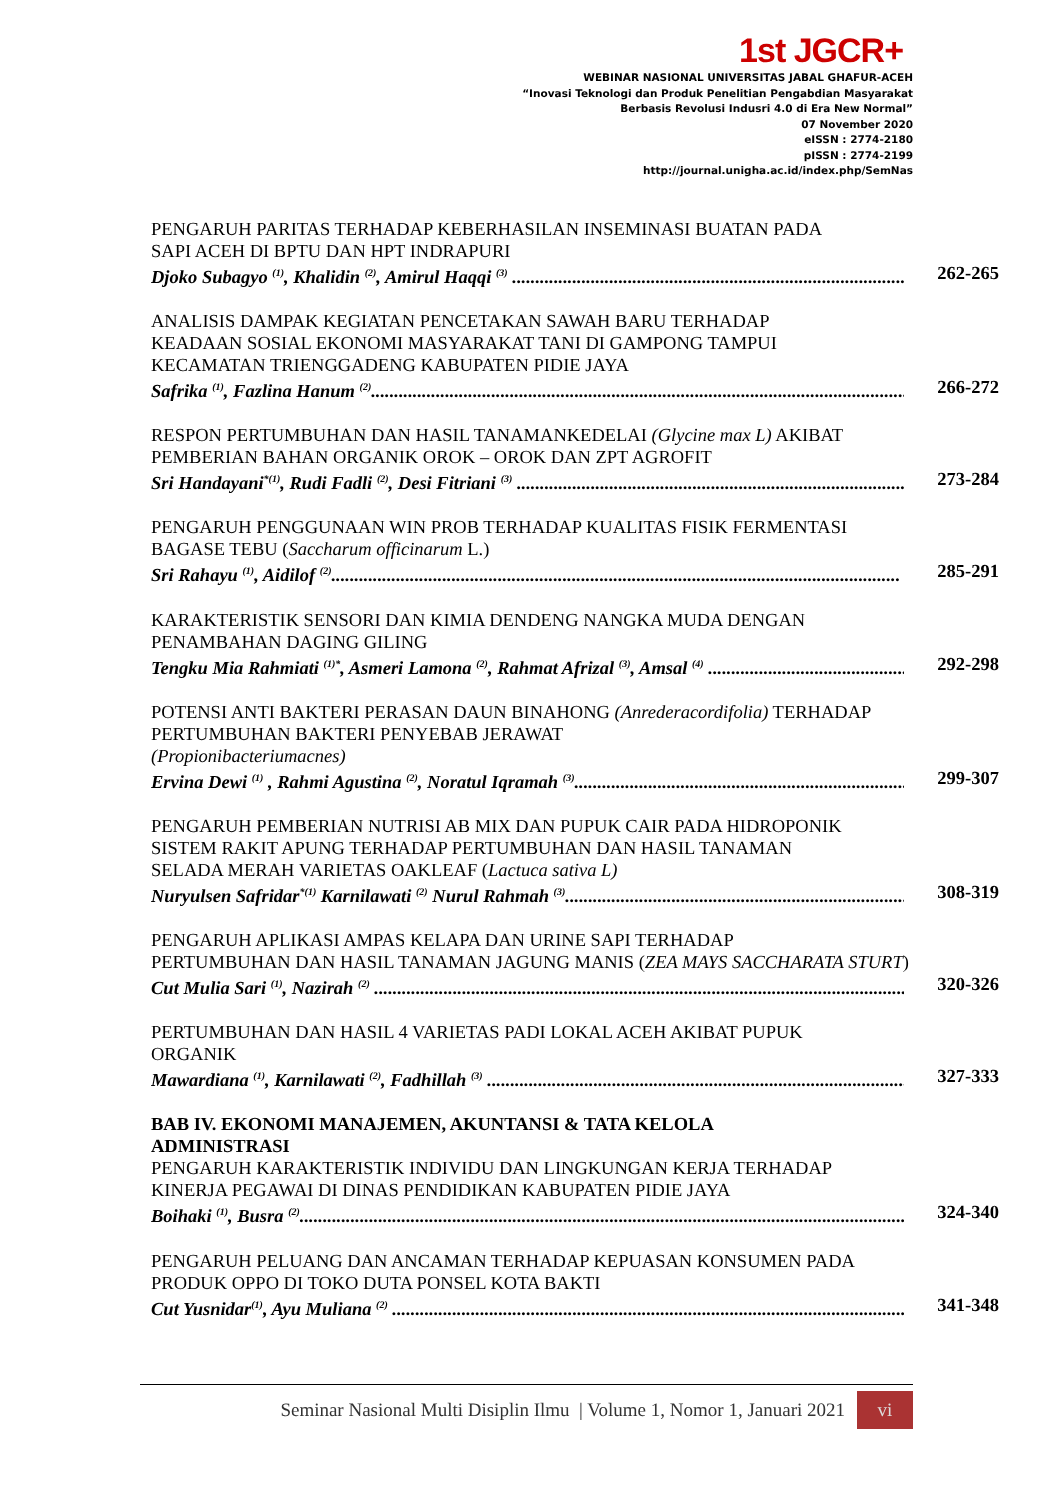1st JGCR+
WEBINAR NASIONAL UNIVERSITAS JABAL GHAFUR-ACEH
“Inovasi Teknologi dan Produk Penelitian Pengabdian Masyarakat
Berbasis Revolusi Indusri 4.0 di Era New Normal”
07 November 2020
eISSN : 2774-2180
pISSN : 2774-2199
http://journal.unigha.ac.id/index.php/SemNas
PENGARUH PARITAS TERHADAP KEBERHASILAN INSEMINASI BUATAN PADA
SAPI ACEH DI BPTU DAN HPT INDRAPURI
Djoko Subagyo <sup>(1)</sup>, Khalidin <sup>(2)</sup>, Amirul Haqqi <sup>(3)</sup> ............................................................................................ 262-265
ANALISIS DAMPAK KEGIATAN PENCETAKAN SAWAH BARU TERHADAP
KEADAAN SOSIAL EKONOMI MASYARAKAT TANI DI GAMPONG TAMPUI
KECAMATAN TRIENGGADENG KABUPATEN PIDIE JAYA
Safrika <sup>(1)</sup>, Fazlina Hanum <sup>(2)</sup>............................................................................................................................ 266-272
RESPON PERTUMBUHAN DAN HASIL TANAMANKEDELAI (Glycine max L) AKIBAT
PEMBERIAN BAHAN ORGANIK OROK – OROK DAN ZPT AGROFIT
Sri Handayani<sup>*(1)</sup>, Rudi Fadli <sup>(2)</sup>, Desi Fitriani <sup>(3)</sup> ............................................................................................ 273-284
PENGARUH PENGGUNAAN WIN PROB TERHADAP KUALITAS FISIK FERMENTASI
BAGASE TEBU (Saccharum officinarum L.)
Sri Rahayu <sup>(1)</sup>, Aidilof <sup>(2)</sup>........................................................................................................................... 285-291
KARAKTERISTIK SENSORI DAN KIMIA DENDENG NANGKA MUDA DENGAN
PENAMBAHAN DAGING GILING
Tengku Mia Rahmiati <sup>(1)*</sup>, Asmeri Lamona <sup>(2)</sup>, Rahmat Afrizal <sup>(3)</sup>, Amsal <sup>(4)</sup> .............................................. 292-298
POTENSI ANTI BAKTERI PERASAN DAUN BINAHONG (Anrederacordifolia) TERHADAP
PERTUMBUHAN BAKTERI PENYEBAB JERAWAT
(Propionibacteriumacnes)
Ervina Dewi <sup>(1)</sup> , Rahmi Agustina <sup>(2)</sup>, Noratul Iqramah <sup>(3)</sup>............................................................................. 299-307
PENGARUH PEMBERIAN NUTRISI AB MIX DAN PUPUK CAIR PADA HIDROPONIK
SISTEM RAKIT APUNG TERHADAP PERTUMBUHAN DAN HASIL TANAMAN
SELADA MERAH VARIETAS OAKLEAF (Lactuca sativa L)
Nuryulsen Safridar<sup>*(1)</sup> Karnilawati <sup>(2)</sup> Nurul Rahmah <sup>(3)</sup>............................................................................. 308-319
PENGARUH APLIKASI AMPAS KELAPA DAN URINE SAPI TERHADAP
PERTUMBUHAN DAN HASIL TANAMAN JAGUNG MANIS (ZEA MAYS SACCHARATA STURT)
Cut Mulia Sari <sup>(1)</sup>, Nazirah <sup>(2)</sup> ........................................................................................................................... 320-326
PERTUMBUHAN DAN HASIL 4 VARIETAS PADI LOKAL ACEH AKIBAT PUPUK
ORGANIK
Mawardiana <sup>(1)</sup>, Karnilawati <sup>(2)</sup>, Fadhillah <sup>(3)</sup> ............................................................................................... 327-333
BAB IV. EKONOMI MANAJEMEN, AKUNTANSI & TATA KELOLA
ADMINISTRASI
PENGARUH KARAKTERISTIK INDIVIDU DAN LINGKUNGAN KERJA TERHADAP
KINERJA PEGAWAI DI DINAS PENDIDIKAN KABUPATEN PIDIE JAYA
Boihaki <sup>(1)</sup>, Busra <sup>(2)</sup>........................................................................................................................................... 324-340
PENGARUH PELUANG DAN ANCAMAN TERHADAP KEPUASAN KONSUMEN PADA
PRODUK OPPO DI TOKO DUTA PONSEL KOTA BAKTI
Cut Yusnidar<sup>(1)</sup>, Ayu Muliana <sup>(2)</sup> ....................................................................................................................... 341-348
Seminar Nasional Multi Disiplin Ilmu | Volume 1, Nomor 1, Januari 2021 vi